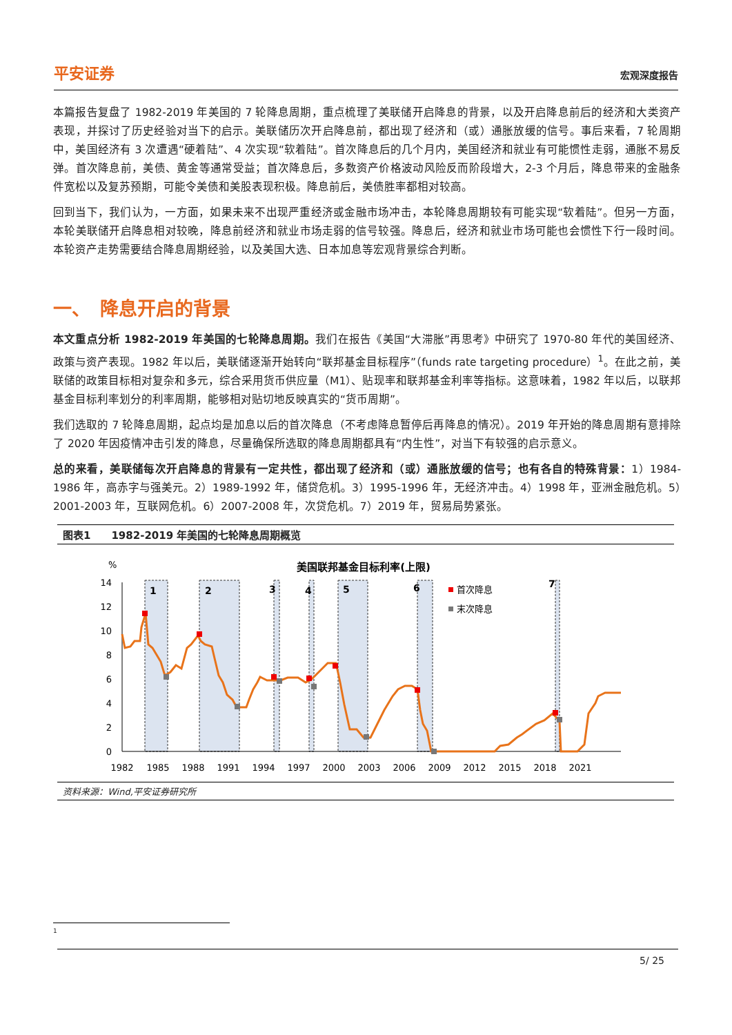平安证券 宏观深度报告
本篇报告复盘了 1982-2019 年美国的 7 轮降息周期，重点梳理了美联储开启降息的背景，以及开启降息前后的经济和大类资产表现，并探讨了历史经验对当下的启示。美联储历次开启降息前，都出现了经济和（或）通胀放缓的信号。事后来看，7 轮周期中，美国经济有 3 次遭遇“硬着陆”、4 次实现“软着陆”。首次降息后的几个月内，美国经济和就业有可能惯性走弱，通胀不易反弹。首次降息前，美债、黄金等通常受益；首次降息后，多数资产价格波动风险反而阶段增大，2-3 个月后，降息带来的金融条件宽松以及复苏预期，可能令美债和美股表现积极。降息前后，美债胜率都相对较高。
回到当下，我们认为，一方面，如果未来不出现严重经济或金融市场冲击，本轮降息周期较有可能实现“软着陆”。但另一方面，本轮美联储开启降息相对较晚，降息前经济和就业市场走弱的信号较强。降息后，经济和就业市场可能也会惯性下行一段时间。本轮资产走势需要结合降息周期经验，以及美国大选、日本加息等宏观背景综合判断。
一、　降息开启的背景
本文重点分析 1982-2019 年美国的七轮降息周期。我们在报告《美国“大滞胀”再思考》中研究了 1970-80 年代的美国经济、政策与资产表现。1982 年以后，美联储逐渐开始转向“联邦基金目标程序”（funds rate targeting procedure）<sup>1</sup>。在此之前，美联储的政策目标相对复杂和多元，综合采用货币供应量（M1）、贴现率和联邦基金利率等指标。这意味着，1982 年以后，以联邦基金目标利率划分的利率周期，能够相对贴切地反映真实的“货币周期”。
我们选取的 7 轮降息周期，起点均是加息以后的首次降息（不考虑降息暂停后再降息的情况）。2019 年开始的降息周期有意排除了 2020 年因疫情冲击引发的降息，尽量确保所选取的降息周期都具有“内生性”，对当下有较强的启示意义。
总的来看，美联储每次开启降息的背景有一定共性，都出现了经济和（或）通胀放缓的信号；也有各自的特殊背景：1）1984-1986 年，高赤字与强美元。2）1989-1992 年，储贷危机。3）1995-1996 年，无经济冲击。4）1998 年，亚洲金融危机。5）2001-2003 年，互联网危机。6）2007-2008 年，次贷危机。7）2019 年，贸易局势紧张。
图表1　　1982-2019 年美国的七轮降息周期概览
美国联邦基金目标利率(上限)
%
14
12
10
8
6
4
2
0
1
2
3
4
5
6
7
首次降息
末次降息
1982
1985
1988
1991
1994
1997
2000
2003
2006
2009
2012
2015
2018
2021
资料来源：Wind,平安证券研究所
1
5/ 25